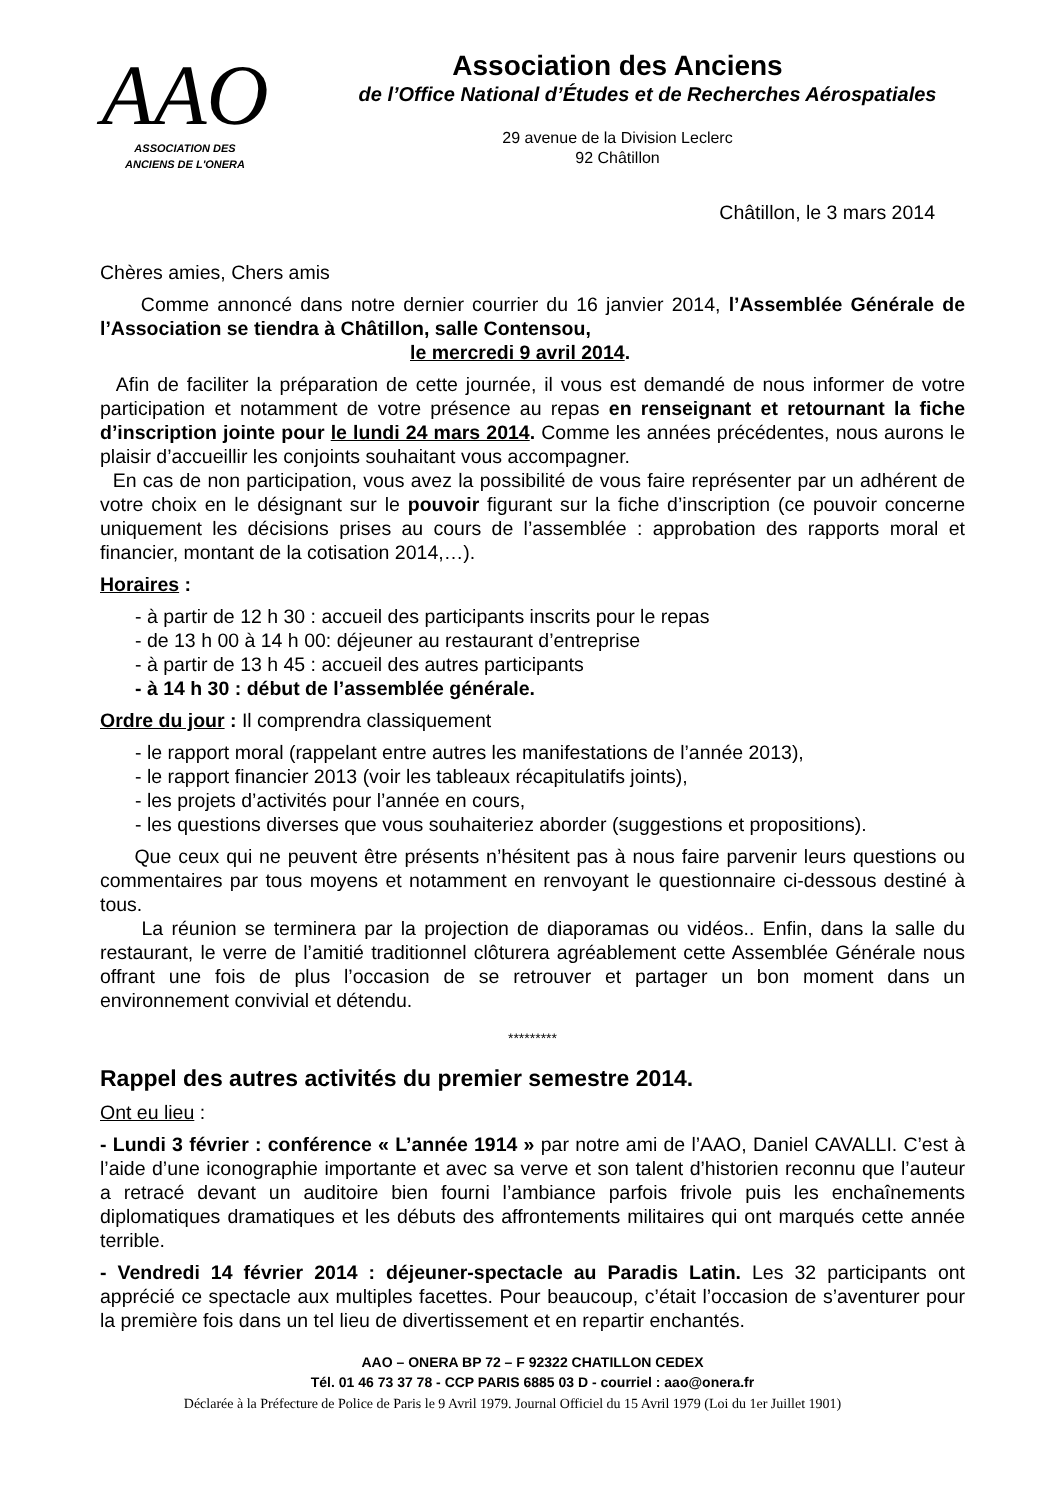AAO
ASSOCIATION DES
ANCIENS DE L'ONERA
Association des Anciens
de l’Office National d’Études et de Recherches Aérospatiales
29 avenue de la Division Leclerc
92 Châtillon
Châtillon, le 3 mars 2014
Chères amies, Chers amis
Comme annoncé dans notre dernier courrier du 16 janvier 2014, l’Assemblée Générale de l’Association se tiendra à Châtillon, salle Contensou,
le mercredi 9 avril 2014.
Afin de faciliter la préparation de cette journée, il vous est demandé de nous informer de votre participation et notamment de votre présence au repas en renseignant et retournant la fiche d’inscription jointe pour le lundi 24 mars 2014. Comme les années précédentes, nous aurons le plaisir d’accueillir les conjoints souhaitant vous accompagner.
En cas de non participation, vous avez la possibilité de vous faire représenter par un adhérent de votre choix en le désignant sur le pouvoir figurant sur la fiche d’inscription (ce pouvoir concerne uniquement les décisions prises au cours de l’assemblée : approbation des rapports moral et financier, montant de la cotisation 2014,…).
Horaires :
- à partir de 12 h 30 : accueil des participants inscrits pour le repas
- de 13 h 00 à 14 h 00: déjeuner au restaurant d’entreprise
- à partir de 13 h 45 : accueil des autres participants
- à 14 h 30 : début de l’assemblée générale.
Ordre du jour : Il comprendra classiquement
- le rapport moral (rappelant entre autres les manifestations de l’année 2013),
- le rapport financier 2013 (voir les tableaux récapitulatifs joints),
- les projets d’activités pour l’année en cours,
- les questions diverses que vous souhaiteriez aborder (suggestions et propositions).
Que ceux qui ne peuvent être présents n’hésitent pas à nous faire parvenir leurs questions ou commentaires par tous moyens et notamment en renvoyant le questionnaire ci-dessous destiné à tous.
La réunion se terminera par la projection de diaporamas ou vidéos.. Enfin, dans la salle du restaurant, le verre de l’amitié traditionnel clôturera agréablement cette Assemblée Générale nous offrant une fois de plus l’occasion de se retrouver et partager un bon moment dans un environnement convivial et détendu.
*********
Rappel des autres activités du premier semestre 2014.
Ont eu lieu :
- Lundi 3 février : conférence « L’année 1914 » par notre ami de l’AAO, Daniel CAVALLI. C’est à l’aide d’une iconographie importante et avec sa verve et son talent d’historien reconnu que l’auteur a retracé devant un auditoire bien fourni l’ambiance parfois frivole puis les enchaînements diplomatiques dramatiques et les débuts des affrontements militaires qui ont marqués cette année terrible.
- Vendredi 14 février 2014 : déjeuner-spectacle au Paradis Latin. Les 32 participants ont apprécié ce spectacle aux multiples facettes. Pour beaucoup, c’était l’occasion de s’aventurer pour la première fois dans un tel lieu de divertissement et en repartir enchantés.
AAO – ONERA BP 72 – F 92322 CHATILLON CEDEX
Tél. 01 46 73 37 78 - CCP PARIS 6885 03 D - courriel : aao@onera.fr
Déclarée à la Préfecture de Police de Paris le 9 Avril 1979. Journal Officiel du 15 Avril 1979 (Loi du 1er Juillet 1901)